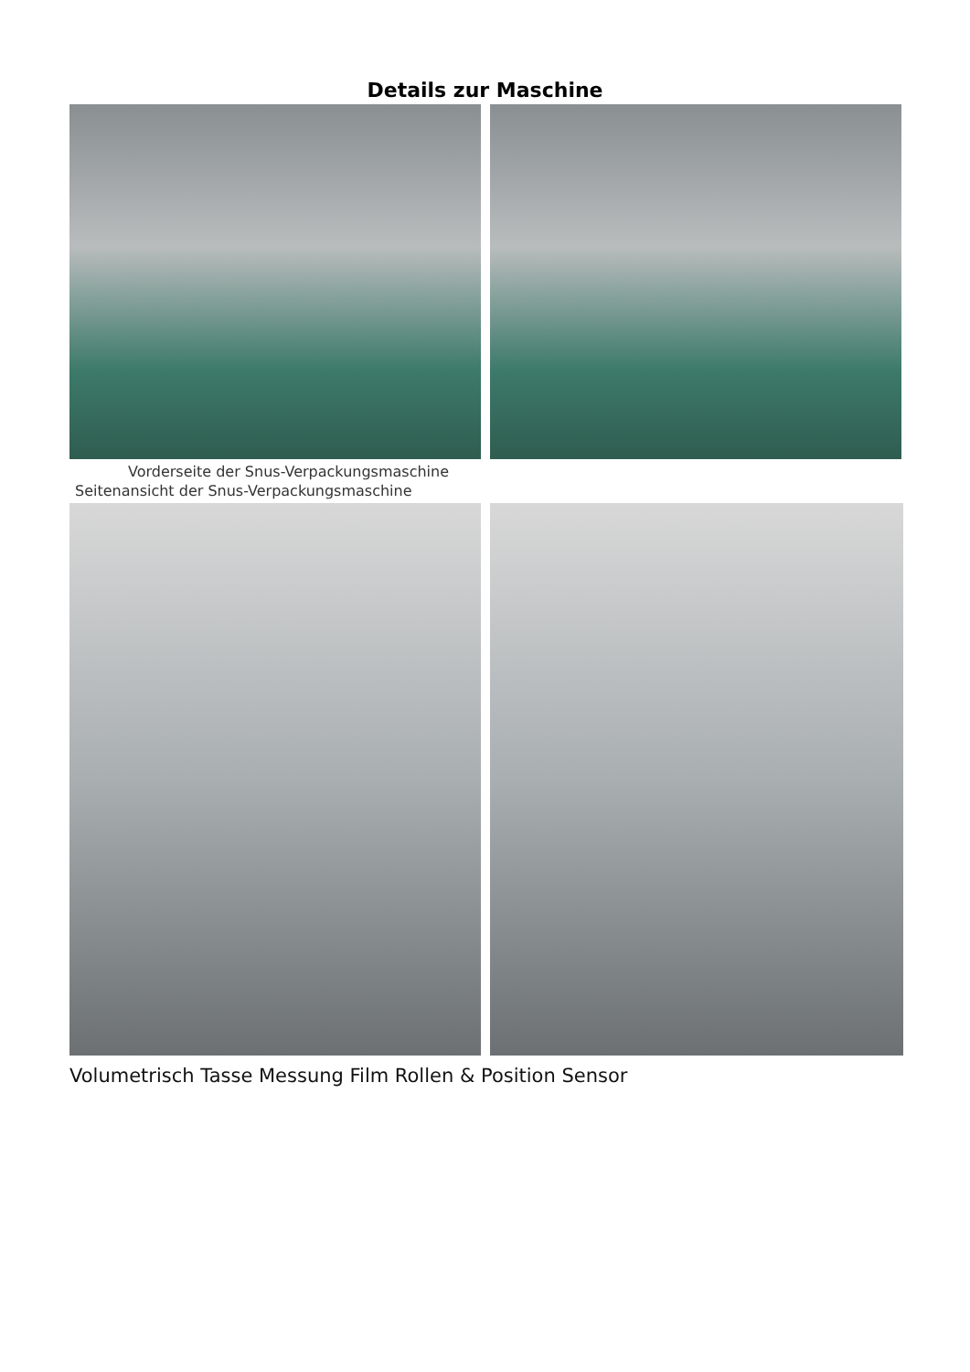Details zur Maschine
Vorderseite der Snus-Verpackungsmaschine
Seitenansicht der Snus-Verpackungsmaschine
Volumetrisch Tasse Messung Film Rollen & Position Sensor